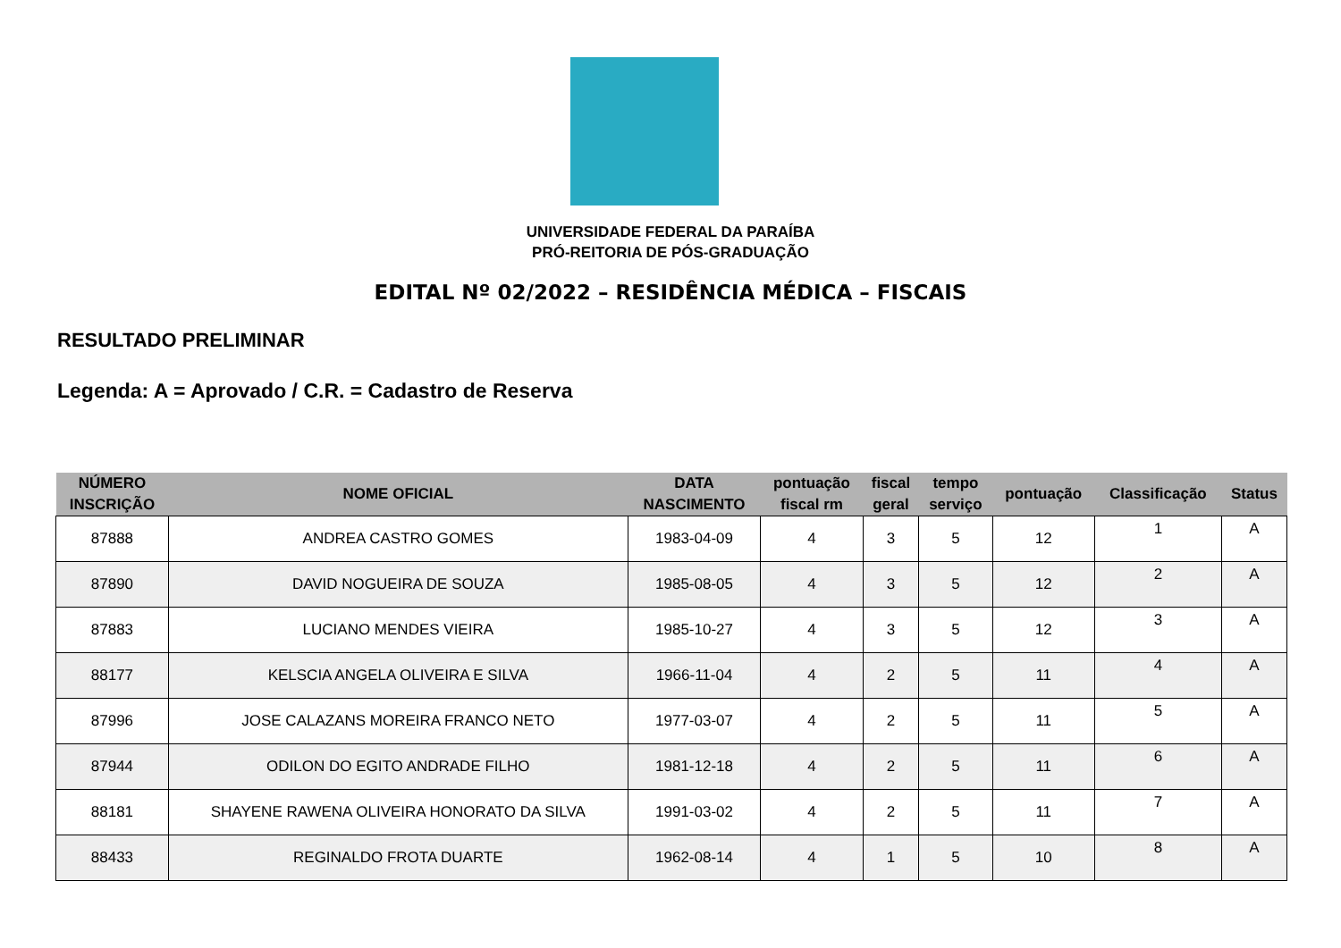UNIVERSIDADE FEDERAL DA PARAÍBA
PRÓ-REITORIA DE PÓS-GRADUAÇÃO
EDITAL Nº 02/2022 – RESIDÊNCIA MÉDICA – FISCAIS
RESULTADO PRELIMINAR
Legenda: A = Aprovado / C.R. = Cadastro de Reserva
| NÚMERO INSCRIÇÃO | NOME OFICIAL | DATA NASCIMENTO | pontuação fiscal rm | fiscal geral | tempo serviço | pontuação | Classificação | Status |
| --- | --- | --- | --- | --- | --- | --- | --- | --- |
| 87888 | ANDREA CASTRO GOMES | 1983-04-09 | 4 | 3 | 5 | 12 | 1 | A |
| 87890 | DAVID NOGUEIRA DE SOUZA | 1985-08-05 | 4 | 3 | 5 | 12 | 2 | A |
| 87883 | LUCIANO MENDES VIEIRA | 1985-10-27 | 4 | 3 | 5 | 12 | 3 | A |
| 88177 | KELSCIA ANGELA OLIVEIRA E SILVA | 1966-11-04 | 4 | 2 | 5 | 11 | 4 | A |
| 87996 | JOSE CALAZANS MOREIRA FRANCO NETO | 1977-03-07 | 4 | 2 | 5 | 11 | 5 | A |
| 87944 | ODILON DO EGITO ANDRADE FILHO | 1981-12-18 | 4 | 2 | 5 | 11 | 6 | A |
| 88181 | SHAYENE RAWENA OLIVEIRA HONORATO DA SILVA | 1991-03-02 | 4 | 2 | 5 | 11 | 7 | A |
| 88433 | REGINALDO FROTA DUARTE | 1962-08-14 | 4 | 1 | 5 | 10 | 8 | A |